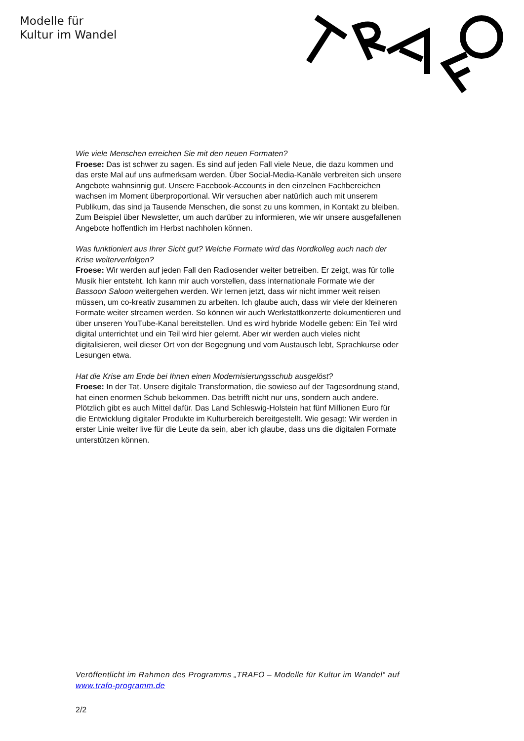Modelle für
Kultur im Wandel
Wie viele Menschen erreichen Sie mit den neuen Formaten?
Froese: Das ist schwer zu sagen. Es sind auf jeden Fall viele Neue, die dazu kommen und das erste Mal auf uns aufmerksam werden. Über Social-Media-Kanäle verbreiten sich unsere Angebote wahnsinnig gut. Unsere Facebook-Accounts in den einzelnen Fachbereichen wachsen im Moment überproportional. Wir versuchen aber natürlich auch mit unserem Publikum, das sind ja Tausende Menschen, die sonst zu uns kommen, in Kontakt zu bleiben. Zum Beispiel über Newsletter, um auch darüber zu informieren, wie wir unsere ausgefallenen Angebote hoffentlich im Herbst nachholen können.
Was funktioniert aus Ihrer Sicht gut? Welche Formate wird das Nordkolleg auch nach der Krise weiterverfolgen?
Froese: Wir werden auf jeden Fall den Radiosender weiter betreiben. Er zeigt, was für tolle Musik hier entsteht. Ich kann mir auch vorstellen, dass internationale Formate wie der Bassoon Saloon weitergehen werden. Wir lernen jetzt, dass wir nicht immer weit reisen müssen, um co-kreativ zusammen zu arbeiten. Ich glaube auch, dass wir viele der kleineren Formate weiter streamen werden. So können wir auch Werkstattkonzerte dokumentieren und über unseren YouTube-Kanal bereitstellen. Und es wird hybride Modelle geben: Ein Teil wird digital unterrichtet und ein Teil wird hier gelernt. Aber wir werden auch vieles nicht digitalisieren, weil dieser Ort von der Begegnung und vom Austausch lebt, Sprachkurse oder Lesungen etwa.
Hat die Krise am Ende bei Ihnen einen Modernisierungsschub ausgelöst?
Froese: In der Tat. Unsere digitale Transformation, die sowieso auf der Tagesordnung stand, hat einen enormen Schub bekommen. Das betrifft nicht nur uns, sondern auch andere. Plötzlich gibt es auch Mittel dafür. Das Land Schleswig-Holstein hat fünf Millionen Euro für die Entwicklung digitaler Produkte im Kulturbereich bereitgestellt. Wie gesagt: Wir werden in erster Linie weiter live für die Leute da sein, aber ich glaube, dass uns die digitalen Formate unterstützen können.
Veröffentlicht im Rahmen des Programms „TRAFO – Modelle für Kultur im Wandel“ auf www.trafo-programm.de
2/2